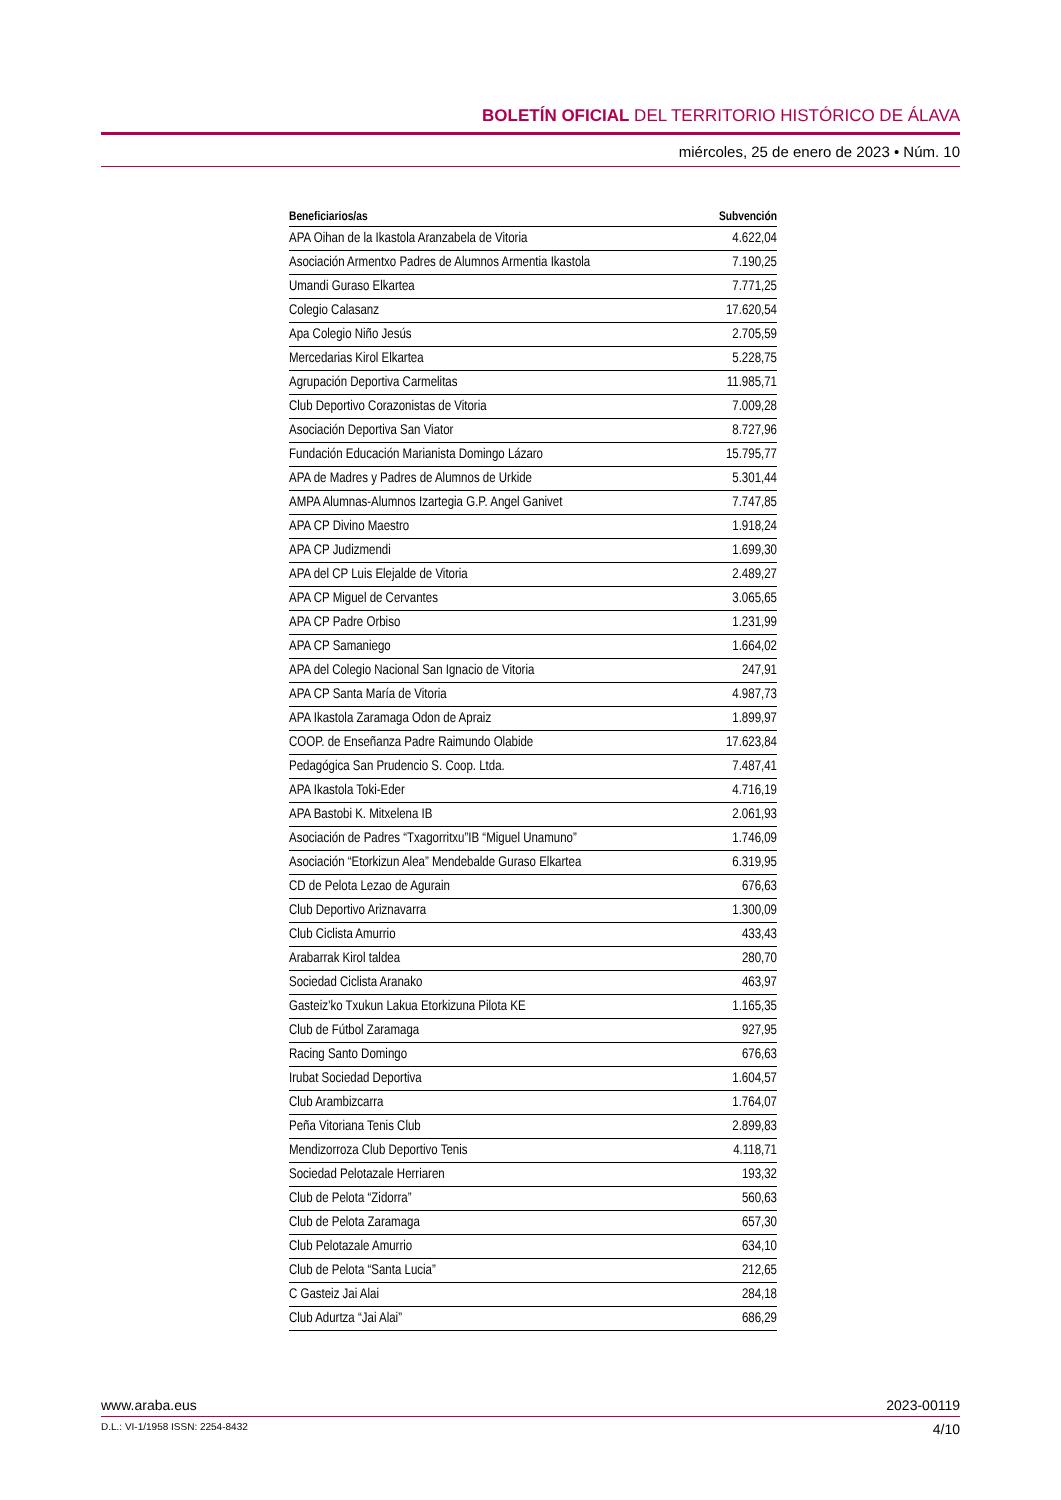BOLETÍN OFICIAL DEL TERRITORIO HISTÓRICO DE ÁLAVA
miércoles, 25 de enero de 2023 • Núm. 10
| Beneficiarios/as | Subvención |
| --- | --- |
| APA Oihan de la Ikastola Aranzabela de Vitoria | 4.622,04 |
| Asociación Armentxo Padres de Alumnos Armentia Ikastola | 7.190,25 |
| Umandi Guraso Elkartea | 7.771,25 |
| Colegio Calasanz | 17.620,54 |
| Apa Colegio Niño Jesús | 2.705,59 |
| Mercedarias Kirol Elkartea | 5.228,75 |
| Agrupación Deportiva Carmelitas | 11.985,71 |
| Club Deportivo Corazonistas de Vitoria | 7.009,28 |
| Asociación Deportiva San Viator | 8.727,96 |
| Fundación Educación Marianista Domingo Lázaro | 15.795,77 |
| APA de Madres y Padres de Alumnos de Urkide | 5.301,44 |
| AMPA Alumnas-Alumnos Izartegia G.P. Angel Ganivet | 7.747,85 |
| APA CP Divino Maestro | 1.918,24 |
| APA CP Judizmendi | 1.699,30 |
| APA del CP Luis Elejalde de Vitoria | 2.489,27 |
| APA CP Miguel de Cervantes | 3.065,65 |
| APA CP Padre Orbiso | 1.231,99 |
| APA CP Samaniego | 1.664,02 |
| APA del Colegio Nacional San Ignacio de Vitoria | 247,91 |
| APA CP Santa María de Vitoria | 4.987,73 |
| APA Ikastola Zaramaga Odon de Apraiz | 1.899,97 |
| COOP. de Enseñanza Padre Raimundo Olabide | 17.623,84 |
| Pedagógica San Prudencio S. Coop. Ltda. | 7.487,41 |
| APA Ikastola Toki-Eder | 4.716,19 |
| APA Bastobi K. Mitxelena IB | 2.061,93 |
| Asociación de Padres “Txagorritxu”IB “Miguel Unamuno” | 1.746,09 |
| Asociación “Etorkizun Alea” Mendebalde Guraso Elkartea | 6.319,95 |
| CD de Pelota Lezao de Agurain | 676,63 |
| Club Deportivo Ariznavarra | 1.300,09 |
| Club Ciclista Amurrio | 433,43 |
| Arabarrak Kirol taldea | 280,70 |
| Sociedad Ciclista Aranako | 463,97 |
| Gasteiz’ko Txukun Lakua Etorkizuna Pilota KE | 1.165,35 |
| Club de Fútbol Zaramaga | 927,95 |
| Racing Santo Domingo | 676,63 |
| Irubat Sociedad Deportiva | 1.604,57 |
| Club Arambizcarra | 1.764,07 |
| Peña Vitoriana Tenis Club | 2.899,83 |
| Mendizorroza Club Deportivo Tenis | 4.118,71 |
| Sociedad Pelotazale Herriaren | 193,32 |
| Club de Pelota “Zidorra” | 560,63 |
| Club de Pelota Zaramaga | 657,30 |
| Club Pelotazale Amurrio | 634,10 |
| Club de Pelota “Santa Lucia” | 212,65 |
| C Gasteiz Jai Alai | 284,18 |
| Club Adurtza “Jai Alai” | 686,29 |
www.araba.eus 2023-00119
D.L.: VI-1/1958 ISSN: 2254-8432 4/10